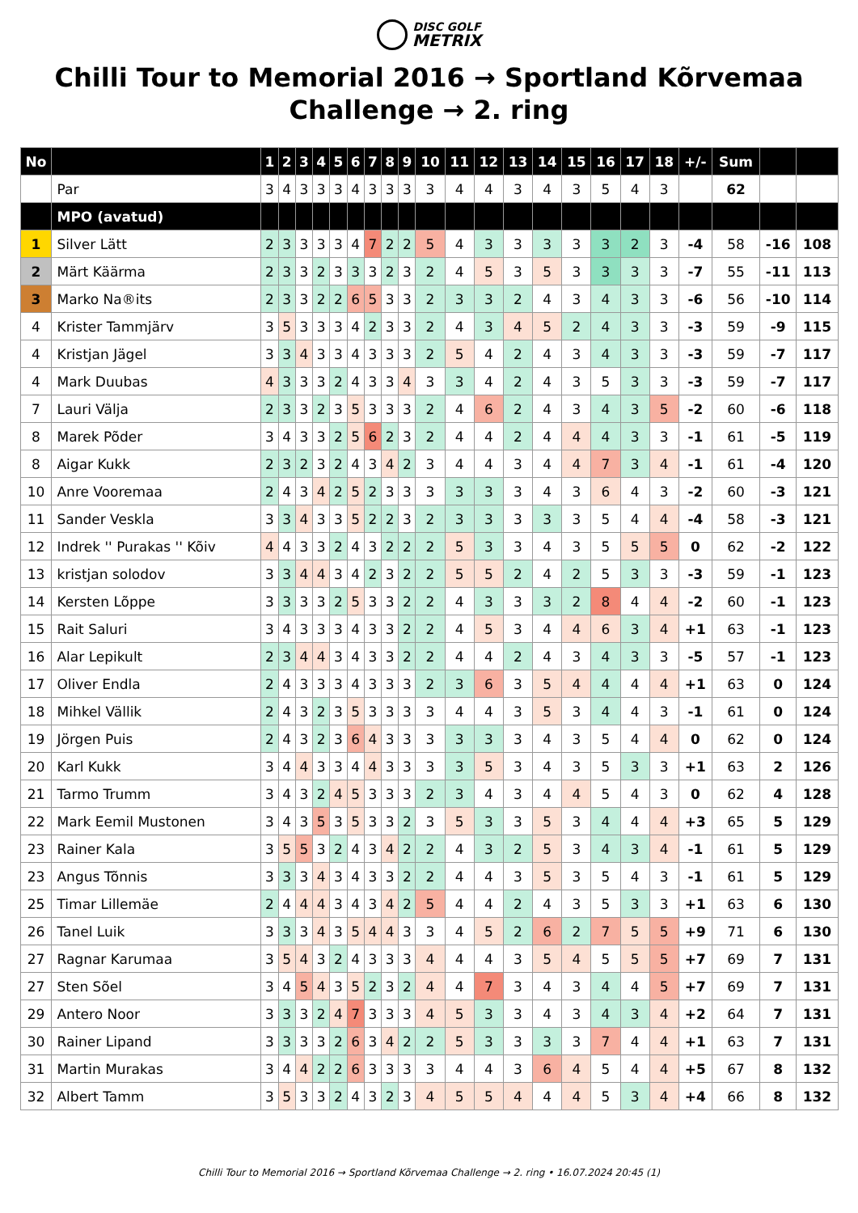DISC GOLF
METRIX
Chilli Tour to Memorial 2016 → Sportland Kõrvemaa Challenge → 2. ring
| No | | 1 | 2 | 3 | 4 | 5 | 6 | 7 | 8 | 9 | 10 | 11 | 12 | 13 | 14 | 15 | 16 | 17 | 18 | +/- | Sum | | |
| --- | --- | --- | --- | --- | --- | --- | --- | --- | --- | --- | --- | --- | --- | --- | --- | --- | --- | --- | --- | --- | --- | --- | --- |
| | Par | 3 | 4 | 3 | 3 | 3 | 4 | 3 | 3 | 3 | 3 | 4 | 4 | 3 | 4 | 3 | 5 | 4 | 3 | | 62 | | |
| | MPO (avatud) | | | | | | | | | | | | | | | | | | | | | | |
| 1 | Silver Lätt | 2 | 3 | 3 | 3 | 3 | 4 | 7 | 2 | 2 | 5 | 4 | 3 | 3 | 3 | 3 | 3 | 2 | 3 | -4 | 58 | -16 | 108 |
| 2 | Märt Käärma | 2 | 3 | 3 | 2 | 3 | 3 | 3 | 2 | 3 | 2 | 4 | 5 | 3 | 5 | 3 | 3 | 3 | 3 | -7 | 55 | -11 | 113 |
| 3 | Marko Na®its | 2 | 3 | 3 | 2 | 2 | 6 | 5 | 3 | 3 | 2 | 3 | 3 | 2 | 4 | 3 | 4 | 3 | 3 | -6 | 56 | -10 | 114 |
| 4 | Krister Tammjärv | 3 | 5 | 3 | 3 | 3 | 4 | 2 | 3 | 3 | 2 | 4 | 3 | 4 | 5 | 2 | 4 | 3 | 3 | -3 | 59 | -9 | 115 |
| 4 | Kristjan Jägel | 3 | 3 | 4 | 3 | 3 | 4 | 3 | 3 | 3 | 2 | 5 | 4 | 2 | 4 | 3 | 4 | 3 | 3 | -3 | 59 | -7 | 117 |
| 4 | Mark Duubas | 4 | 3 | 3 | 3 | 2 | 4 | 3 | 3 | 4 | 3 | 3 | 4 | 2 | 4 | 3 | 5 | 3 | 3 | -3 | 59 | -7 | 117 |
| 7 | Lauri Välja | 2 | 3 | 3 | 2 | 3 | 5 | 3 | 3 | 3 | 2 | 4 | 6 | 2 | 4 | 3 | 4 | 3 | 5 | -2 | 60 | -6 | 118 |
| 8 | Marek Põder | 3 | 4 | 3 | 3 | 2 | 5 | 6 | 2 | 3 | 2 | 4 | 4 | 2 | 4 | 4 | 4 | 3 | 3 | -1 | 61 | -5 | 119 |
| 8 | Aigar Kukk | 2 | 3 | 2 | 3 | 2 | 4 | 3 | 4 | 2 | 3 | 4 | 4 | 3 | 4 | 4 | 7 | 3 | 4 | -1 | 61 | -4 | 120 |
| 10 | Anre Vooremaa | 2 | 4 | 3 | 4 | 2 | 5 | 2 | 3 | 3 | 3 | 3 | 3 | 3 | 4 | 3 | 6 | 4 | 3 | -2 | 60 | -3 | 121 |
| 11 | Sander Veskla | 3 | 3 | 4 | 3 | 3 | 5 | 2 | 2 | 3 | 2 | 3 | 3 | 3 | 3 | 3 | 5 | 4 | 4 | -4 | 58 | -3 | 121 |
| 12 | Indrek '' Purakas '' Kõiv | 4 | 4 | 3 | 3 | 2 | 4 | 3 | 2 | 2 | 2 | 5 | 3 | 3 | 4 | 3 | 5 | 5 | 5 | 0 | 62 | -2 | 122 |
| 13 | kristjan solodov | 3 | 3 | 4 | 4 | 3 | 4 | 2 | 3 | 2 | 2 | 5 | 5 | 2 | 4 | 2 | 5 | 3 | 3 | -3 | 59 | -1 | 123 |
| 14 | Kersten Lõppe | 3 | 3 | 3 | 3 | 2 | 5 | 3 | 3 | 2 | 2 | 4 | 3 | 3 | 3 | 2 | 8 | 4 | 4 | -2 | 60 | -1 | 123 |
| 15 | Rait Saluri | 3 | 4 | 3 | 3 | 3 | 4 | 3 | 3 | 2 | 2 | 4 | 5 | 3 | 4 | 4 | 6 | 3 | 4 | +1 | 63 | -1 | 123 |
| 16 | Alar Lepikult | 2 | 3 | 4 | 4 | 3 | 4 | 3 | 3 | 2 | 2 | 4 | 4 | 2 | 4 | 3 | 4 | 3 | 3 | -5 | 57 | -1 | 123 |
| 17 | Oliver Endla | 2 | 4 | 3 | 3 | 3 | 4 | 3 | 3 | 3 | 2 | 3 | 6 | 3 | 5 | 4 | 4 | 4 | 4 | +1 | 63 | 0 | 124 |
| 18 | Mihkel Vällik | 2 | 4 | 3 | 2 | 3 | 5 | 3 | 3 | 3 | 3 | 4 | 4 | 3 | 5 | 3 | 4 | 4 | 3 | -1 | 61 | 0 | 124 |
| 19 | Jörgen Puis | 2 | 4 | 3 | 2 | 3 | 6 | 4 | 3 | 3 | 3 | 3 | 3 | 3 | 4 | 3 | 5 | 4 | 4 | 0 | 62 | 0 | 124 |
| 20 | Karl Kukk | 3 | 4 | 4 | 3 | 3 | 4 | 4 | 3 | 3 | 3 | 3 | 5 | 3 | 4 | 3 | 5 | 3 | 3 | +1 | 63 | 2 | 126 |
| 21 | Tarmo Trumm | 3 | 4 | 3 | 2 | 4 | 5 | 3 | 3 | 3 | 2 | 3 | 4 | 3 | 4 | 4 | 5 | 4 | 3 | 0 | 62 | 4 | 128 |
| 22 | Mark Eemil Mustonen | 3 | 4 | 3 | 5 | 3 | 5 | 3 | 3 | 2 | 3 | 5 | 3 | 3 | 5 | 3 | 4 | 4 | 4 | +3 | 65 | 5 | 129 |
| 23 | Rainer Kala | 3 | 5 | 5 | 3 | 2 | 4 | 3 | 4 | 2 | 2 | 4 | 3 | 2 | 5 | 3 | 4 | 3 | 4 | -1 | 61 | 5 | 129 |
| 23 | Angus Tõnnis | 3 | 3 | 3 | 4 | 3 | 4 | 3 | 3 | 2 | 2 | 4 | 4 | 3 | 5 | 3 | 5 | 4 | 3 | -1 | 61 | 5 | 129 |
| 25 | Timar Lillemäe | 2 | 4 | 4 | 4 | 3 | 4 | 3 | 4 | 2 | 5 | 4 | 4 | 2 | 4 | 3 | 5 | 3 | 3 | +1 | 63 | 6 | 130 |
| 26 | Tanel Luik | 3 | 3 | 3 | 4 | 3 | 5 | 4 | 4 | 3 | 3 | 4 | 5 | 2 | 6 | 2 | 7 | 5 | 5 | +9 | 71 | 6 | 130 |
| 27 | Ragnar Karumaa | 3 | 5 | 4 | 3 | 2 | 4 | 3 | 3 | 3 | 4 | 4 | 4 | 3 | 5 | 4 | 5 | 5 | 5 | +7 | 69 | 7 | 131 |
| 27 | Sten Sõel | 3 | 4 | 5 | 4 | 3 | 5 | 2 | 3 | 2 | 4 | 4 | 7 | 3 | 4 | 3 | 4 | 4 | 5 | +7 | 69 | 7 | 131 |
| 29 | Antero Noor | 3 | 3 | 3 | 2 | 4 | 7 | 3 | 3 | 3 | 4 | 5 | 3 | 3 | 4 | 3 | 4 | 3 | 4 | +2 | 64 | 7 | 131 |
| 30 | Rainer Lipand | 3 | 3 | 3 | 3 | 2 | 6 | 3 | 4 | 2 | 2 | 5 | 3 | 3 | 3 | 3 | 7 | 4 | 4 | +1 | 63 | 7 | 131 |
| 31 | Martin Murakas | 3 | 4 | 4 | 2 | 2 | 6 | 3 | 3 | 3 | 3 | 4 | 4 | 3 | 6 | 4 | 5 | 4 | 4 | +5 | 67 | 8 | 132 |
| 32 | Albert Tamm | 3 | 5 | 3 | 3 | 2 | 4 | 3 | 2 | 3 | 4 | 5 | 5 | 4 | 4 | 4 | 5 | 3 | 4 | +4 | 66 | 8 | 132 |
Chilli Tour to Memorial 2016 → Sportland Kõrvemaa Challenge → 2. ring • 16.07.2024 20:45 (1)